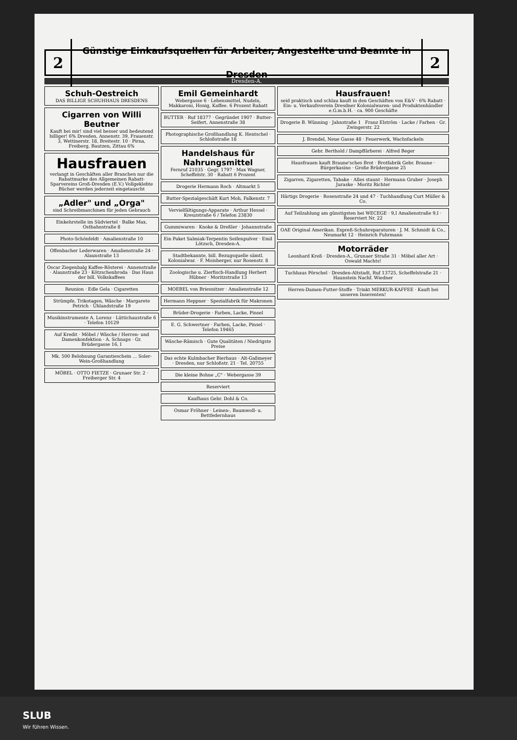2
Günstige Einkaufsquellen für Arbeiter, Angestellte und Beamte in Dresden
2
Dresden-A.
Schuh-Oestreich
DAS BILLIGE SCHUHHAUS DRESDENS
Cigarren von Willi Beutner
Kauft bei mir! sind viel besser und bedeutend billiger! 6% Dresden, Annenstr. 39, Frauenstr. 3, Wettinerstr. 18, Breitestr. 10 · Pirna, Freiberg, Bautzen, Zittau 6%
Hausfrauen
verlangt in Geschäften aller Branchen nur die Rabattmarke des Allgemeinen Rabatt-Sparvereins Groß-Dresden (E.V.) Vollgeklebte Bücher werden jederzeit eingetauscht
„Adler" und „Orga"
sind Schreibmaschinen für jeden Gebrauch
Einkehrstelle im Südviertel · Balke Max, Ostbahnstraße 8
Photo-Schönfeldt · Amalienstraße 10
Offenbacher Lederwaren · Amalienstraße 24 · Alaunstraße 13
Oscar Ziegenbalg Kaffee-Rösterei · Annenstraße · Alaunstraße 23 · Kötzschenbroda · Das Haus der bill. Volkskaffees
Reunion · Edle Gela · Cigaretten
Strümpfe, Trikotagen, Wäsche · Margarete Petrich · Uhlandstraße 19
Musikinstrumente A. Lorenz · Lüttichaustraße 6 · Telefon 10129
Auf Kredit · Möbel / Wäsche / Herren- und Damenkonfektion · A. Schnaps · Gr. Brüdergasse 16, I
Mk. 500 Belohnung Garantieschein ... Soler-Wein-Großhandlung
MÖBEL · OTTO FIETZE · Grunaer Str. 2 · Freiberger Str. 4
Emil Gemeinhardt
Webergasse 6 · Lebensmittel, Nudeln, Makkaroni, Honig, Kaffee. 6 Prozent Rabatt
BUTTER · Ruf 18377 · Gegründet 1907 · Butter-Seifert, Annenstraße 38
Photographische Großhandlung K. Hentschel · Schloßstraße 18
Handelshaus für Nahrungsmittel
Fernruf 21035 · Gegr. 1797 · Max Wagner, Scheffelstr. 30 · Rabatt 6 Prozent
Drogerie Hermann Roch · Altmarkt 5
Butter-Spezialgeschäft Kurt Moh, Falkenstr. 7
Vervielfältigungs-Apparate · Arthur Hessel · Kreuzstraße 6 / Telefon 23830
Gummiwaren · Knoke & Dreßler · Johannstraße
Ein Paket Salmiak-Terpentin Seifenpulver · Emil Lötzsch, Dresden-A.
Stadtbekannte, bill. Bezugsquelle sämtl. Kolonialwar. · F. Moisberger, nur Rosenstr. 8
Zoologische u. Zierfisch-Handlung Herbert Hübner · Moritzstraße 13
MOEBEL von Briesnitzer · Amalienstraße 12
Hermann Heppner · Spezialfabrik für Makronen
Brüder-Drogerie · Farben, Lacke, Pinsel
E. G. Schwertner · Farben, Lacke, Pinsel · Telefon 19465
Wäsche-Rämisch · Gute Qualitäten / Niedrigste Preise
Das echte Kulmbacher Bierhaus · Alt-Gaßmeyer · Dresden, nur Schloßstr. 21 · Tel. 20755
Die kleine Bohne „C" · Webergasse 39
Reserviert
Kaufhaus Gebr. Dohl & Co.
Osmar Fröhner · Leinen-, Baumwoll- u. Bettfedernhaus
Hausfrauen!
seid praktisch und schlau kauft in den Geschäften von E&V · 6% Rabatt · Ein- u. Verkaufsverein Dresdner Kolonialwaren- und Produktenhändler e.G.m.b.H. · ca. 900 Geschäfte
Drogerie B. Wünning · Jahnstraße 1 Franz Elström · Lacke / Farben · Gr. Zwingerstr. 22
J. Brendel, Neue Gasse 48 · Feuerwerk, Wachsfackeln
Gebr. Berthold / Dampffärberei · Alfred Beger
Hausfrauen kauft Braune'sches Brot · Brotfabrik Gebr. Braune · Bürgerkasino · Große Brüdergasse 25
Zigarren, Zigaretten, Tabake · Alles staunt · Hermann Gruber · Joseph Juraske · Moritz Richter
Härtigs Drogerie · Rosenstraße 24 und 47 · Tuchhandlung Curt Müller & Co.
Auf Teilzahlung am günstigsten bei WECEGE · 9,I Amalienstraße 9,I · Reserviert Nr. 22
OAE Original Amerikan. Expreß-Schuhreparaturen · J. M. Schmidt & Co., Neumarkt 12 · Heinrich Fuhrmann
Motorräder
Leonhard Kreß · Dresden-A., Grunaer Straße 31 · Möbel aller Art · Oswald Machts!
Tuchhaus Pörschel · Dresden-Altstadt, Ruf 13725, Scheffelstraße 21 · Haunstein Nachf. Wiedner
Herren-Damen-Futter-Stoffe · Trinkt MERKUR-KAFFEE · Kauft bei unseren Inserenten!
SLUB
Wir führen Wissen.